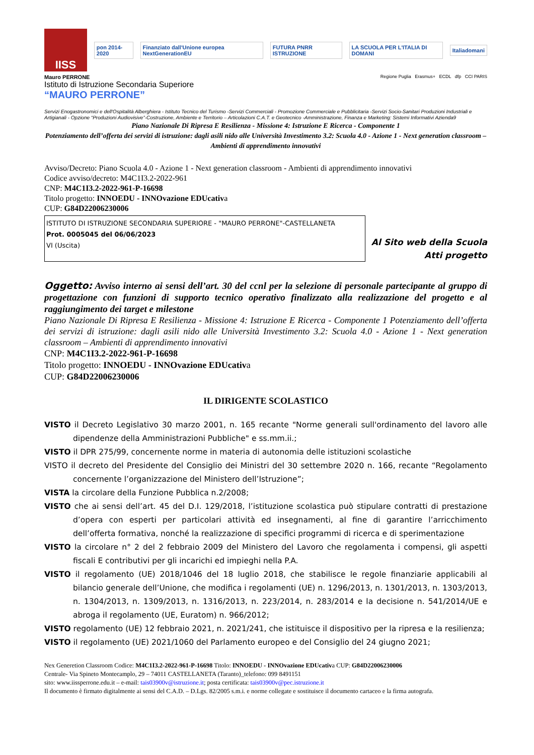IISS
pon 2014-2020
Finanziato dall'Unione europea NextGenerationEU
FUTURA PNRR ISTRUZIONE
LA SCUOLA PER L'ITALIA DI DOMANI
Italiadomani
Mauro PERRONE
Istituto di Istruzione Secondaria Superiore
“MAURO PERRONE”
Regione Puglia Erasmus+ ECDL dfp CCI PARIS
Servizi Enogastronomici e dell'Ospitalità Alberghiera - Istituto Tecnico del Turismo -Servizi Commerciali - Promozione Commerciale e Pubblicitaria -Servizi Socio-Sanitari Produzioni Industriali e Artigianali - Opzione “Produzioni Audiovisive”-Costruzione, Ambiente e Territorio – Articolazioni C.A.T. e Geotecnico -Amministrazione, Finanza e Marketing: Sistemi Informativi Azienda9
Piano Nazionale Di Ripresa E Resilienza - Missione 4: Istruzione E Ricerca - Componente 1
Potenziamento dell’offerta dei servizi di istruzione: dagli asili nido alle Università Investimento 3.2: Scuola 4.0 - Azione 1 - Next generation classroom – Ambienti di apprendimento innovativi
Avviso/Decreto: Piano Scuola 4.0 - Azione 1 - Next generation classroom - Ambienti di apprendimento innovativi
Codice avviso/decreto: M4C1I3.2-2022-961
CNP: M4C1I3.2-2022-961-P-16698
Titolo progetto: INNOEDU - INNOvazione EDUcativa
CUP: G84D22006230006
ISTITUTO DI ISTRUZIONE SECONDARIA SUPERIORE - "MAURO PERRONE"-CASTELLANETA
Prot. 0005045 del 06/06/2023
VI (Uscita)
Al Sito web della Scuola
Atti progetto
Oggetto: Avviso interno ai sensi dell’art. 30 del ccnl per la selezione di personale partecipante al gruppo di progettazione con funzioni di supporto tecnico operativo finalizzato alla realizzazione del progetto e al raggiungimento dei target e milestone
Piano Nazionale Di Ripresa E Resilienza - Missione 4: Istruzione E Ricerca - Componente 1 Potenziamento dell’offerta dei servizi di istruzione: dagli asili nido alle Università Investimento 3.2: Scuola 4.0 - Azione 1 - Next generation classroom – Ambienti di apprendimento innovativi
CNP: M4C1I3.2-2022-961-P-16698
Titolo progetto: INNOEDU - INNOvazione EDUcativa
CUP: G84D22006230006
IL DIRIGENTE SCOLASTICO
VISTO il Decreto Legislativo 30 marzo 2001, n. 165 recante "Norme generali sull'ordinamento del lavoro alle dipendenze della Amministrazioni Pubbliche" e ss.mm.ii.;
VISTO il DPR 275/99, concernente norme in materia di autonomia delle istituzioni scolastiche
VISTO il decreto del Presidente del Consiglio dei Ministri del 30 settembre 2020 n. 166, recante “Regolamento concernente l’organizzazione del Ministero dell’Istruzione”;
VISTA la circolare della Funzione Pubblica n.2/2008;
VISTO che ai sensi dell’art. 45 del D.I. 129/2018, l’istituzione scolastica può stipulare contratti di prestazione d’opera con esperti per particolari attività ed insegnamenti, al fine di garantire l’arricchimento dell’offerta formativa, nonché la realizzazione di specifici programmi di ricerca e di sperimentazione
VISTO la circolare n° 2 del 2 febbraio 2009 del Ministero del Lavoro che regolamenta i compensi, gli aspetti fiscali E contributivi per gli incarichi ed impieghi nella P.A.
VISTO il regolamento (UE) 2018/1046 del 18 luglio 2018, che stabilisce le regole finanziarie applicabili al bilancio generale dell’Unione, che modifica i regolamenti (UE) n. 1296/2013, n. 1301/2013, n. 1303/2013, n. 1304/2013, n. 1309/2013, n. 1316/2013, n. 223/2014, n. 283/2014 e la decisione n. 541/2014/UE e abroga il regolamento (UE, Euratom) n. 966/2012;
VISTO regolamento (UE) 12 febbraio 2021, n. 2021/241, che istituisce il dispositivo per la ripresa e la resilienza;
VISTO il regolamento (UE) 2021/1060 del Parlamento europeo e del Consiglio del 24 giugno 2021;
Nex Generetion Classroom Codice: M4C1I3.2-2022-961-P-16698 Titolo: INNOEDU - INNOvazione EDUcativa CUP: G84D22006230006
Centrale- Via Spineto Montecamplo, 29 – 74011 CASTELLANETA (Taranto)_telefono: 099 8491151
sito: www.iissperrone.edu.it – e-mail: tais03900v@istruzione.it; posta certificata: tais03900v@pec.istruzione.it
Il documento è firmato digitalmente ai sensi del C.A.D. – D.Lgs. 82/2005 s.m.i. e norme collegate e sostituisce il documento cartaceo e la firma autografa.